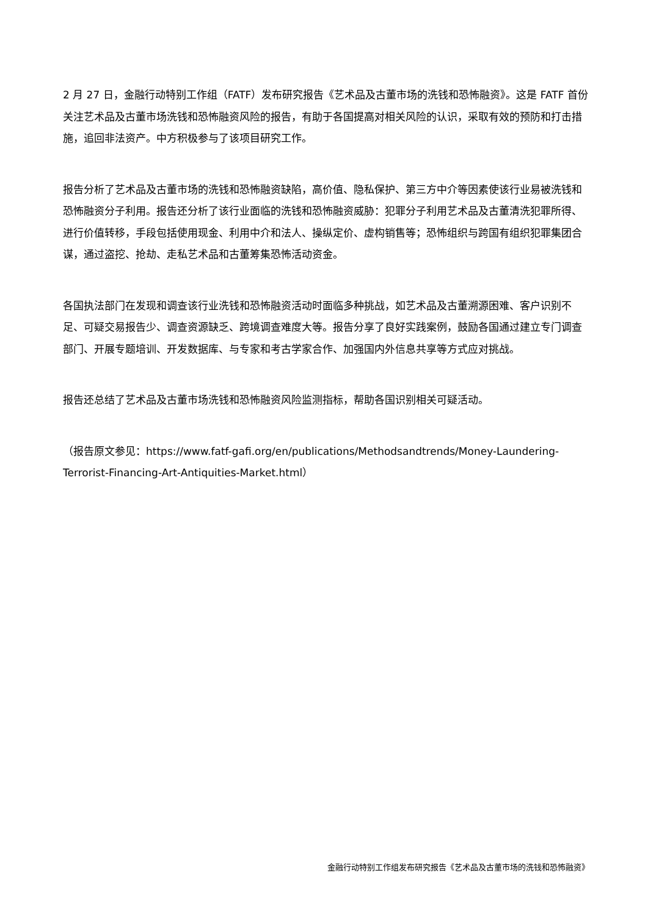2 月 27 日，金融行动特别工作组（FATF）发布研究报告《艺术品及古董市场的洗钱和恐怖融资》。这是 FATF 首份关注艺术品及古董市场洗钱和恐怖融资风险的报告，有助于各国提高对相关风险的认识，采取有效的预防和打击措施，追回非法资产。中方积极参与了该项目研究工作。
报告分析了艺术品及古董市场的洗钱和恐怖融资缺陷，高价值、隐私保护、第三方中介等因素使该行业易被洗钱和恐怖融资分子利用。报告还分析了该行业面临的洗钱和恐怖融资威胁：犯罪分子利用艺术品及古董清洗犯罪所得、进行价值转移，手段包括使用现金、利用中介和法人、操纵定价、虚构销售等；恐怖组织与跨国有组织犯罪集团合谋，通过盗挖、抢劫、走私艺术品和古董筹集恐怖活动资金。
各国执法部门在发现和调查该行业洗钱和恐怖融资活动时面临多种挑战，如艺术品及古董溯源困难、客户识别不足、可疑交易报告少、调查资源缺乏、跨境调查难度大等。报告分享了良好实践案例，鼓励各国通过建立专门调查部门、开展专题培训、开发数据库、与专家和考古学家合作、加强国内外信息共享等方式应对挑战。
报告还总结了艺术品及古董市场洗钱和恐怖融资风险监测指标，帮助各国识别相关可疑活动。
（报告原文参见：https://www.fatf-gafi.org/en/publications/Methodsandtrends/Money-Laundering-Terrorist-Financing-Art-Antiquities-Market.html）
金融行动特别工作组发布研究报告《艺术品及古董市场的洗钱和恐怖融资》